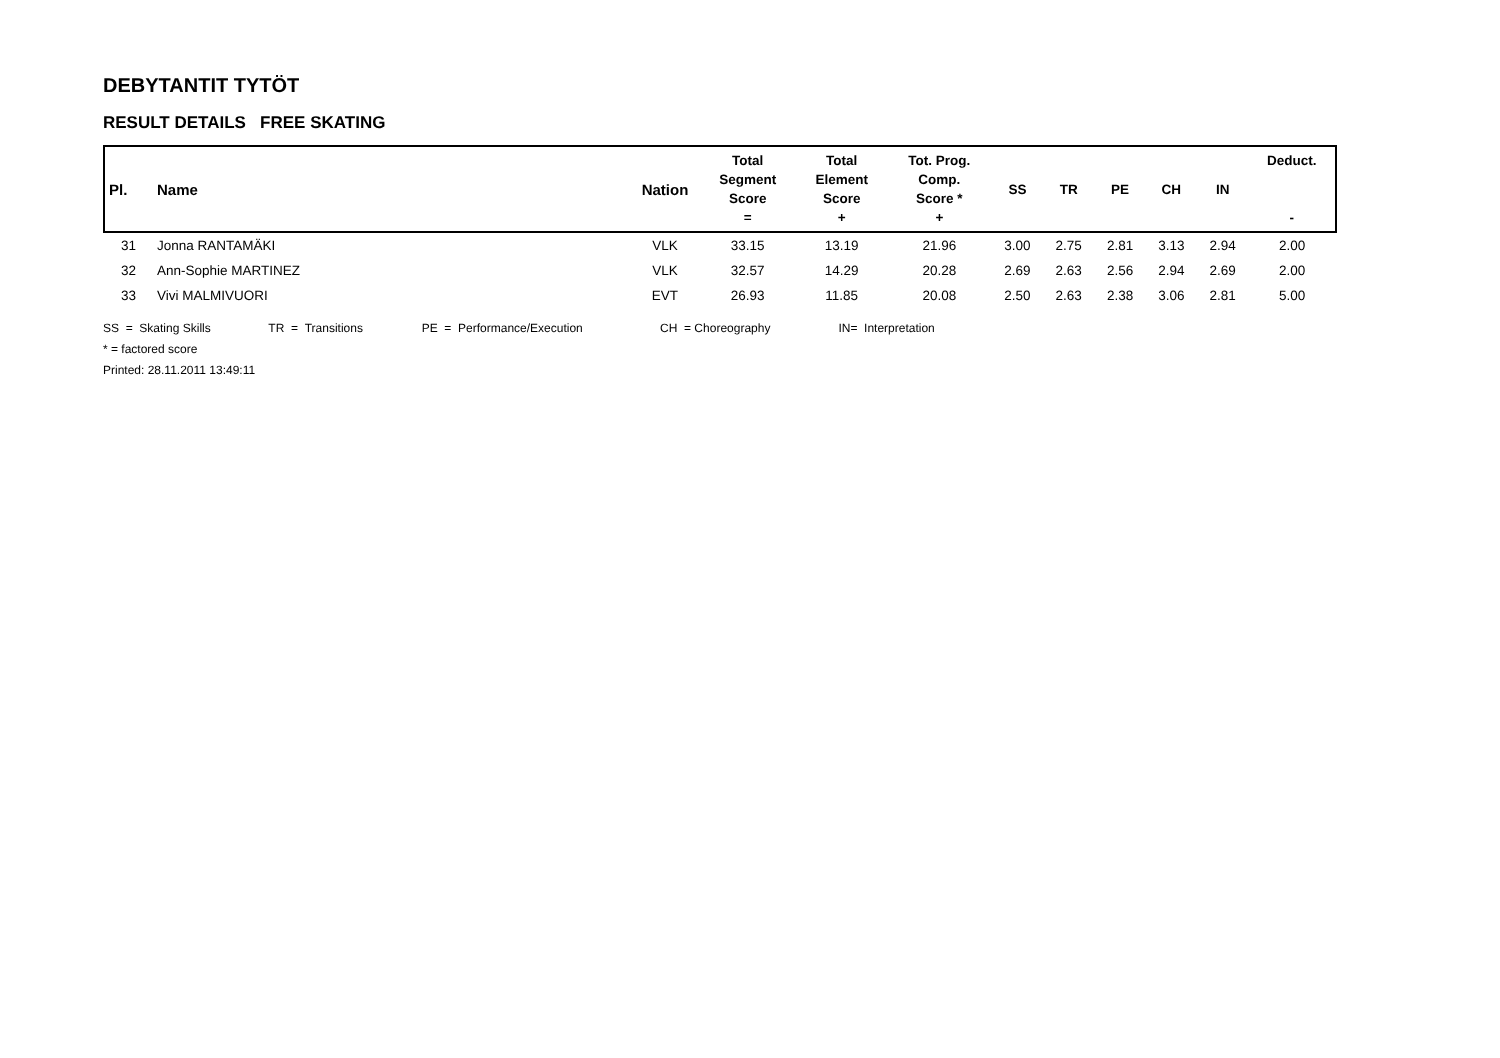DEBYTANTIT TYTÖT
RESULT DETAILS FREE SKATING
| Pl. | Name | Nation | Total Segment Score = | Total Element Score + | Tot. Prog. Comp. Score * + | SS | TR | PE | CH | IN | Deduct. - |
| --- | --- | --- | --- | --- | --- | --- | --- | --- | --- | --- | --- |
| 31 | Jonna RANTAMÄKI | VLK | 33.15 | 13.19 | 21.96 | 3.00 | 2.75 | 2.81 | 3.13 | 2.94 | 2.00 |
| 32 | Ann-Sophie MARTINEZ | VLK | 32.57 | 14.29 | 20.28 | 2.69 | 2.63 | 2.56 | 2.94 | 2.69 | 2.00 |
| 33 | Vivi MALMIVUORI | EVT | 26.93 | 11.85 | 20.08 | 2.50 | 2.63 | 2.38 | 3.06 | 2.81 | 5.00 |
SS = Skating Skills TR = Transitions PE = Performance/Execution CH = Choreography IN= Interpretation
* = factored score
Printed: 28.11.2011 13:49:11